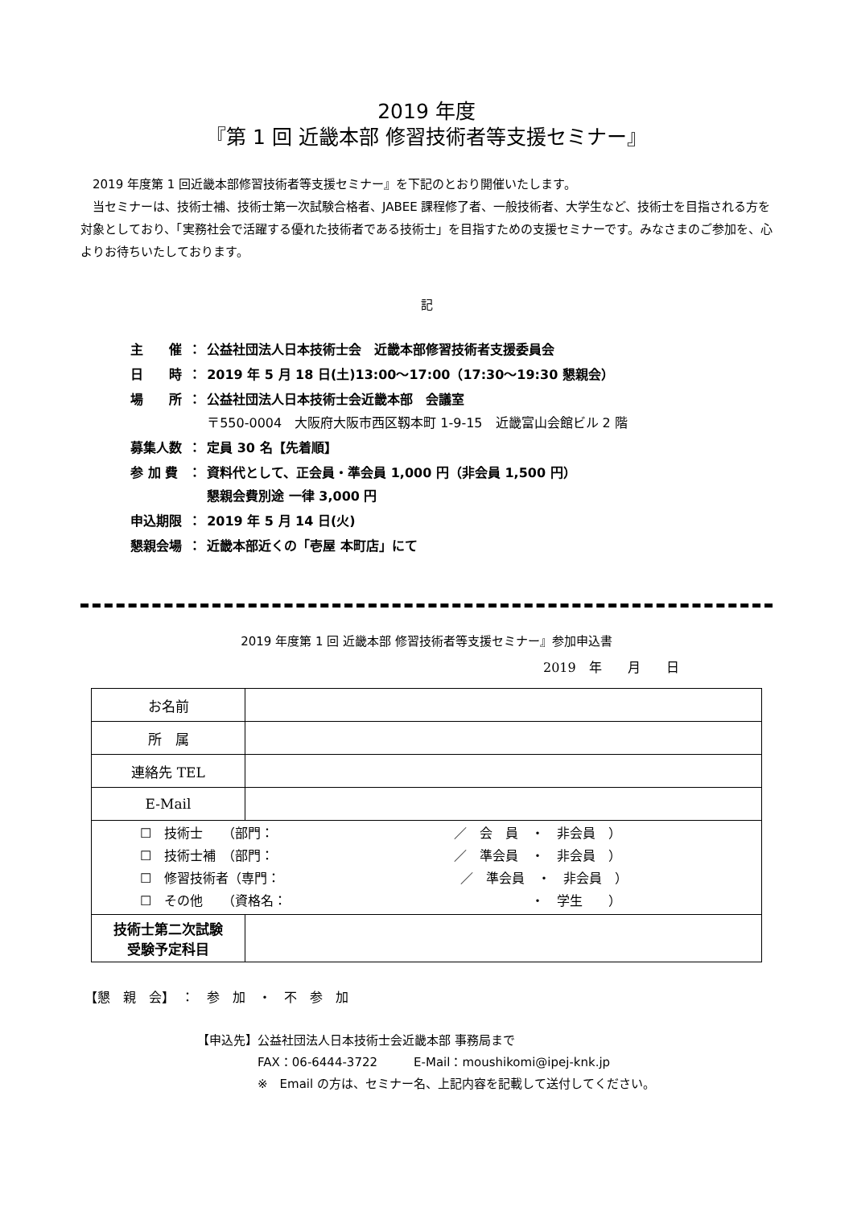2019 年度
『第 1 回 近畿本部 修習技術者等支援セミナー』
　2019 年度第 1 回近畿本部修習技術者等支援セミナー』を下記のとおり開催いたします。
　当セミナーは、技術士補、技術士第一次試験合格者、JABEE 課程修了者、一般技術者、大学生など、技術士を目指される方を対象としており、「実務社会で活躍する優れた技術者である技術士」を目指すための支援セミナーです。みなさまのご参加を、心よりお待ちいたしております。
記
| 主 催 | ： | 公益社団法人日本技術士会 近畿本部修習技術者支援委員会 |
| 日 時 | ： | 2019 年 5 月 18 日(土)13:00～17:00（17:30～19:30 懇親会） |
| 場 所 | ： | 公益社団法人日本技術士会近畿本部 会議室 〒550-0004 大阪府大阪市西区靱本町 1-9-15 近畿富山会館ビル 2 階 |
| 募集人数 | ： | 定員 30 名【先着順】 |
| 参 加 費 | ： | 資料代として、正会員・準会員 1,000 円（非会員 1,500 円） 懇親会費別途 一律 3,000 円 |
| 申込期限 | ： | 2019 年 5 月 14 日(火) |
| 懇親会場 | ： | 近畿本部近くの「壱屋 本町店」にて |
2019 年度第 1 回 近畿本部 修習技術者等支援セミナー』参加申込書
2019　年　　月　　日
| お名前 | |
| 所 属 | |
| 連絡先 TEL | |
| E-Mail | |
| ☐ 技術士 （部門： ／ 会 員 ・ 非会員 ） ☐ 技術士補 （部門： ／ 準会員 ・ 非会員 ） ☐ 修習技術者（専門： ／ 準会員 ・ 非会員 ） ☐ その他 （資格名： ・ 学生 ） | |
| 技術士第二次試験 受験予定科目 | |
【懇　親　会】　：　参　加　・　不　参　加
【申込先】公益社団法人日本技術士会近畿本部 事務局まで
　　　　　FAX：06-6444-3722　　　E-Mail：moushikomi@ipej-knk.jp
　　　　　※　Email の方は、セミナー名、上記内容を記載して送付してください。